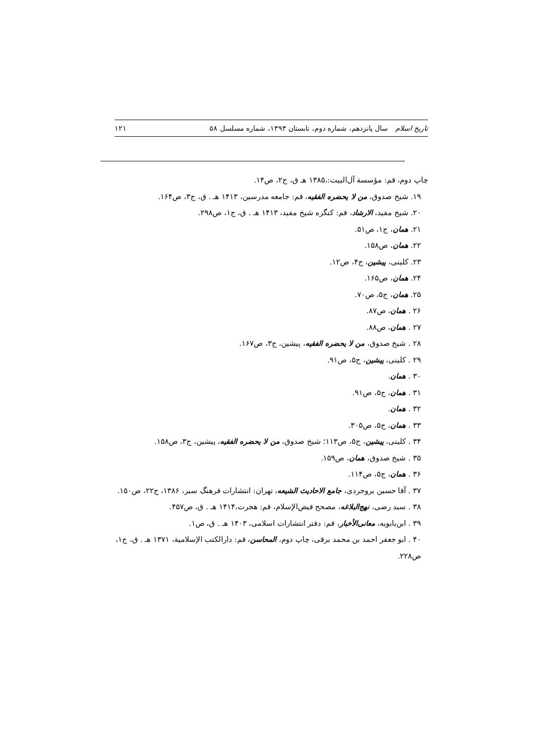تاریخ اسلام سال پانزدهم، شماره دوم، تابستان ۱۳۹۳، شماره مسلسل ۵۸ ۱۲۱
چاپ دوم، قم: مؤسسة آل‌البیت:،۱۳۸۵ هـ ق، ج۲، ص۱۴.
۱۹. شیخ صدوق، من لا یحضره الفقیه، قم: جامعه مدرسین، ۱۴۱۳ هـ . ق، ج۳، ص۱۶۴.
۲۰. شیخ مفید، الارشاد، قم: کنگره شیخ مفید، ۱۴۱۳ هـ . ق، ج۱، ص۲۹۸.
۲۱. همان، ج۱، ص۵۱.
۲۲. همان، ص۱۵۸.
۲۳. کلینی، پیشین، ج۴، ص۱۲.
۲۴. همان، ص۱۶۵.
۲۵. همان، ج۵، ص۷۰.
۲۶ . همان، ص۸۷.
۲۷ . همان، ص۸۸.
۲۸ . شیخ صدوق، من لا یحضره الفقیه، پیشین، ج۳، ص۱۶۷.
۲۹ . کلینی، پیشین، ج۵، ص۹۱.
۳۰ . همان.
۳۱ . همان، ج۵، ص۹۱.
۳۲ . همان.
۳۳ . همان، ج۵، ص۳۰۵.
۳۴ . کلینی، پیشین، ج۵، ص۱۱۳؛ شیخ صدوق، من لا یحضره الفقیه، پیشین، ج۳، ص۱۵۸.
۳۵ . شیخ صدوق، همان، ص۱۵۹.
۳۶ . همان، ج۵، ص۱۱۴.
۳۷ . آقا حسین بروجردی، جامع الاحادیث الشیعه، تهران: انتشارات فرهنگ سبز، ۱۳۸۶، ج۲۲، ص۱۵۰.
۳۸ . سید رضی، نهج‌البلاغه، مصحح فیض‌الإسلام، قم: هجرت،۱۴۱۴ هـ . ق، ص۴۵۷.
۳۹ . ابن‌بابویه، معانی‌الأخبار، قم: دفتر انتشارات اسلامی، ۱۴۰۳ هـ . ق، ص۱.
۴۰ . ابو جعفر احمد بن محمد برقی، چاپ دوم، المحاسن، قم: دارالکتب الإسلامیة، ۱۳۷۱ هـ . ق، ج۱، ص۲۲۸.